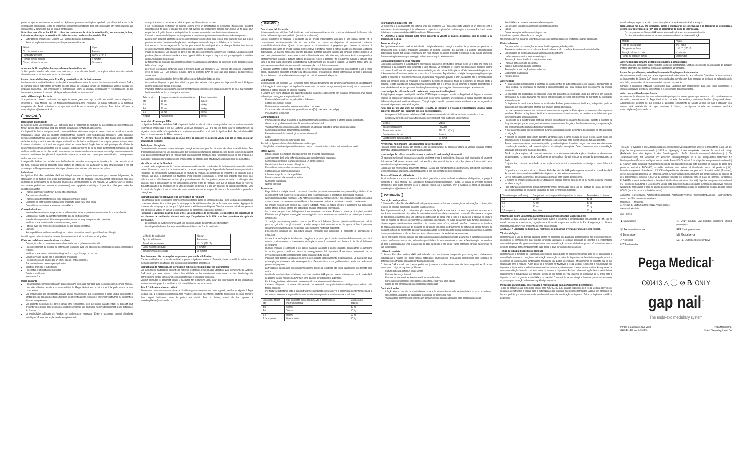productos que se suministran sin esterilizar. Aplique el protocolo de limpieza aprobado por el hospital antes de la esterilización del implante. Todos los implantes e instrumentos metálicos debe ser esterilizados con vapor siguiendo las instrucciones y parámetros que se listan a continuación:
Nota: Para uso sólo en los EE. UU. : Para los parámetros de ciclo de esterilización, los empaques, bolsas, indicadores y bandejas de esterilización deberán contar con la aprobación de la FDA.
Esterilizar los implantes del Sistema GAP usando bolsas de esterilización.
Secar los implantes antes de empacarlos para su esterilización.
| Método | Vapor |
| Tipo de esterilización | Prevacío |
| Temperatura mínima | 132°C (270°F) |
| Tiempo mínimo del ciclo | 4 minutos |
| Tiempo mínimo de secado | 30 minutos |
Advertencia: No empile las bandejas durante la esterilización
Si bien pueden resultar adecuados otros métodos y ciclos de esterilización, se sugiere validar cualquier método alternativo usando técnicas adecuadas de laboratorio.
Instrucciones de limpieza, esterilización y re-esterilización de instrumentos
Los instrumentos reutilizables deben ser limpiados y esterilizados antes de su uso. Los instrumentos del sistema GAP y su bandeja deben esterilizarse envueltos en dos capas de empaque simple de polipropileno usando técnicas de empaque secuencial. Para información e instrucciones sobre la limpieza, esterilización y re-esterilización de los instrumentos, véase el documento "Guía para el cuidado de los instrumentos".
Aviso al Usuario y/o Paciente
Si experimenta o tiene conocimiento de algún incidente grave que haya ocurrido en relación con el dispositivo, infórmelo a Pega Medical Inc. en feedback@pegamedical.com. Asimismo, se ruega notificarlo a la autoridad competente del Estado miembro en el que esté establecido el usuario y/o paciente. Para Suiza, infórmelo a materialvigilance@swissmedic.ch.
FRANÇAIS
Description du dispositif
Le Système Endo-Exo Médullaire GAP est utilisé pour le traitement de fractures ou la correction de déformations du fémur, du tibia et de l'humérus chez des patients pédiatriques (enfants et adolescents).
Ce dispositif de fixation comprend un clou intra-médullaire relié à une plaque au moyen d'une vis de col et/ou de vis mécaniques, créant ainsi un dispositif d'ostéosynthèse combiné endo-médullaire/exo-médullaire. Cette approche novatrice d'ostéosynthèse vise à créer un système de répartition de charge entre le clou et la plaque avec les objectifs de limiter le risque de fractures de fatigue et d'améliorer la fixation de l'implant. Les plaques peuvent exercer deux fonctions principales : a) fournir un support latéral au cortex latéral fragile d'un os ostéoporotique afin d'éviter la concentration de stress à l'interface tête de la vis/os; b) bloquer les vis de col au cours du traitement de fractures du col du fémur ou bloquer les broches de Kirchner au cours du traitement de coxa vara ou de coxa valga par une ostéotomie sous-trochantérienne. Les plaques font partie du système et ne sont pas conçues pour une utilisation comme plaques de fracture autonomes.
Il est possible d'utiliser des rondelles sous la tête des vis corticales pour augmenter la surface de contact entre la vis et l'os hôte, réduisant ainsi la possibilité d'une fracture de fatigue de l'os. La fixation du clou intra-médullaire à l'os est assurée par le filetage conique de sa tête et par plusieurs vis corticales qui traversent sa pointe.
Indications
Le Système Endo-Exo médullaire GAP est indiqué comme un implant temporaire pour assurer l'alignement, la stabilisation et la fixation d'os longs pathologiques qui ont été préparés chirurgicalement (ostéotomie) pour une correction de déformations ou de fractures causées par un traumatisme ou une maladie. Le Système GAP est destiné aux patients pédiatriques (enfants et adolescents) avec dysplasie squelettique. Il peut être utilisé pour traiter les conditions suivantes :
Fracture diaphysaire du fémur, du tibia et de l'humérus
Fractures du col du fémur
Fractures sous-trochantériennes, inter-trochantériennes et mixtes
Correction de déformations (ostéogenèse imparfaite, coxa vara, coxa valga)
Consolidation retardée et absence de consolidation
Contre-indications
Infection latente active ou soupçonnée ou inflammation locale importante dans ou autour de la zone affectée.
Ostéoporose, qualité ou quantité insuffisante d'os ou de tissus mous
Vascularité compromise inhibant un approvisionnement en sang adéquat au site opératoire.
Intolérance aux matériaux documentée ou soupçonnée.
Patients avec des problèmes neurologiques ou des troubles mentaux
Septicité
Autres problèmes médicaux ou chirurgicaux qui excluraient les bienfaits possibles d'une chirurgie.
Les chirurgiens doivent aviser les patients de ces contre-indications et limitations s'il y a lieu.
Effets secondaires et complications possibles
Douleur, inconfort ou sensations anormales causés par la présence du dispositif.
Raccourcissement du membre ou déformation résiduelle avec une absence de consolidation ou une consolidation retardée.
Intolérance aux métaux et réaction allergique à un corps étranger, ou les deux.
Lésion nerveuse causée par le traumatisme chirurgical
Résorption osseuse causée par un effet « bouclier anti-contrainte».
Fracture et douleur osseuse postopératoire.
Infection, profonde et superficielle
Pénétration d'articulation non détectée
Guérison inadéquate
Nécrose de l'os
Mises en garde
Pega Medical déconseille l'utilisation d'un composant d'un autre fabricant avec les composants de Pega Medical. Une telle utilisation annulera la responsabilité de Pega Medical en ce qui a trait à la performance de ces composantes.
Les implants sont des composants à usage unique. Veuillez noter que les dispositifs à usage unique qui entrent en contact avec du sang ou des tissus humains ne doivent pas être réutilisés et doivent être retournés au fabricant ou éliminés adéquatement.
Les implants métalliques ne doivent jamais être réimplantés. Bien qu'il puisse paraître intact, le dispositif peut présenter des défauts mineurs ou des contraintes internes qui pourraient mener ultérieurement à une défaillance de l'implant.
La manipulation adéquate de l'implant est extrêmement importante. Éviter le façonnage excessif d'implants métalliques. Écarter tout implant endommagé ou traité
sans précautions, ou retourner au fabricant pour une élimination appropriée.
Il est recommandé d'effectuer un examen continu avec un amplificateur de luminance (fluoroscopie) pendant l'insertion d'un fil guide et chaque fois qu'on fait avancer des instruments canulés par dessus un fil guide pour empêcher le fil guide d'avancer et de pénétrer de manière involontaire dans les tissus environnants.
L'insertion incorrecte de l'implant peut augmenter le risque de migration ou de détachement des composants.
La sélection d'implant appropriée pour le canal médullaire de l'os hôte avec le plus gros diamètre ainsi que le bon positionnement et l'insertion de l'implant est cruciale pour atténuer le risque de défaillance de l'implant.
La fracture ou l'endommagement de l'implant peut survenir lors de l'application de charges élevées dans les cas des ostéosynthèses déficientes ou absentes ou de guérissons incomplètes.
Pliage de la plaque : Les plaques ne doivent pas être pliées de manière excessive ou répétitive. La plaque ne doit pas être pliée au même endroit dans le sens opposé. Veillez à ce que la plaque ne soit pas égratignée ni entaillée au cours du procédé de pliage.
Le façonnage ou le pliage d'un implant peut réduire sa résistance à la fatigue, ce qui mène à une défaillance sous l'effet d'une charge.
Les vis et les plaques contenues dans le Système Endo-Exo médullaire GAP doivent être utilisées uniquement avec le Clou GAP. Les plaques incluses dans le système GAP ne sont pas des plaques d'ostéosynthèse autonomes.
Au moins deux vis corticales doivent être utilisées pour la fixation distale du clou.
Le système d'implant ne peut être utilisé que pour des patients dont le poids est égal ou inférieur à 60 kg ou comme l'indique le tableau ci-dessous.
Pour des fractures ou ostéotomies sous-trochantériennes combinées avec l'usage d'une vis de col, il faut respecter les limites de la vis de col et de poids suivantes :
| Taille du clou (Ø) | Longueur maximale permise de la vis de col | Poids maximal du patient |
| 4,8 | 50 mm | 40 Kg |
| 5,6 | 70 mm | 40 Kg |
| 6,4 | 80 mm | 50 Kg |
| 7,2 plus | Aucune limite | 60 Kg |
Innocuité - Examen par l'IRM
Le Système Endo-Exo médullaire GAP n'a pas été évalué pour la sécurité et la compatibilité dans un environnement de résonnance magnétique (RM). Le Système Endo-Exo médullaire GAP n'a pas été testé pour le réchauffement, la migration ou un artéfact d'imagerie dans un environnement de RM. La sécurité du Système Endo-Exo médullaire GAP dans un environnement de RM est inconnue.
ATTENTION : Selon la loi fédérale des États-Unis, ce dispositif ne peut être vendu que par un médecin ou sur ordonnance médicale.
Technique chirurgicale
On recommande le recours à une technique chirurgicale standard pour le placement de clous intramédullaires. Des procédures préopératoires, une connaissance des techniques chirurgicales applicables, une bonne sélection du patient et un positionnement approprié de l'implant sont tous également importants pour l'utilisation réussie de ces produits. Le manuel de technique chirurgicale précise chaque étape du procédé dont il faut suivre soigneusement les instructions.
Vie utile et retrait de l'implant
Le retrait ou le remplacement de l'implant est recommandé après la consolidation de l'os lorsque l'examen de suivi du patient démontre la correction de la déformation. Le retrait systématique de dispositifs de fixation internes peut réduire l'incidence de complications symptomatiques de fracture de l'implant, de desserrage de l'implant et de douleurs liées à l'implant. De plus, si l'extraction est favorable, Pega Medical recommande le retrait des implants pour éviter une réduction et un affaiblissement de l'os, plus particulièrement chez les patients jeunes et actifs. Le chirurgien doit s'assurer que la consolidation de l'os est complète avant le retrait de l'implant. Bien que la décision finale de retirer le dispositif appartient au chirurgien, la vie utile de l'implant est définie à 5 ans afin d'assurer la stabilité du matériau. Lors du retrait de l'implant, il est important de suivre minutieusement les étapes décrites sur le manuel de la procédure chirurgicale.
Instructions pour le nettoyage et la stérilisation de l'implant
Pega Medical fournit les implants nettoyés mais non stériles quand ils sont expédiés par Pega Medical. Les instructions ci-dessous doivent être suivies pour le nettoyage et la stérilisation des pièces fournies non stériles. Appliquez le protocole de nettoyage approuvé par l'hôpital avant la stérilisation de l'implant. Tous les implants métalliques peuvent être stérilisés à vapeur en suivant les instructions et les paramètres indiqués ci-dessous :
Remarque : Seulement pour les États-Unis : Les emballages de stérilisation, les pochettes, les indicateurs et les plateaux de stérilisation doivent avoir reçu l'approbation de la FDA pour les paramètres du cycle de stérilisation.
Les implants du système GAP doivent être stérilisés à l'aide de pochettes de stérilisation.
Les dispositifs doivent être secs avant d'être emballés à des fins de stérilisation.
| Méthode de stérilisation | Vapeur |
| Type de stérilisation | Pré-vacuum |
| Température minimale | 132 °C (270 °F) |
| Durée minimale du cycle | 4 minutes |
| Temps minimal de séchage | 30 minutes |
Avertissement : Ne pas empiler les plateaux pendant la stérilisation
D'autres méthodes et cycles de stérilisation peuvent également convenir. Toutefois, il est conseillé de valider toute méthode alternative en utilisant des techniques de laboratoire appropriées.
Instructions de nettoyage, de stérilisation et de restérilisation pour les instruments
Les instruments réutilisables doivent être nettoyés et stérilisés avant chaque utilisation. Les instruments du Système GAP ainsi que leurs plateaux doivent être stérilisés en les enveloppant dans deux couches d'emballage de polypropylène simple-épaisseur et selon les techniques d'emballage séquentiel.
Veuillez consulter le document intitulé « Guidance for Instrument Care» pour des informations et des instructions relatives au nettoyage, à la stérilisation et à la restérilisation des instruments.
Avis à l'utilisateur et/ou au patient
Si vous rencontrez ou avez connaissance d'incidents graves survenus avec votre appareil, veuillez les signaler à Pega Medical Inc. à feedback@pegamedical.com. Veuillez également en informer l'autorité compétente de l'État membre dans lequel l'utilisateur et/ou le patient est établi. Pour la Suisse, merci de les signaler à matériovigilance@swissmedic.ch.
ITALIANO
Descrizione del dispositivo
Il sistema endo-eso midollare GAP è utilizzato per il trattamento di fratture o la correzione di deformità del femore, della tibia e dell'omero di pazienti pediatrici (bambini e adolescenti).
Questo dispositivo di fissaggio è costituito da un chiodo intramidollare collegato a una placca tramite viti in compressione interframmentaria e/o viti meccaniche che creano un dispositivo di osteosintesi combinato endomidollare/esomidollare. Questo nuovo approccio di osteosintesi è progettato per ottenere un sistema di distribuzione del carico tra chiodo e placca con l'obiettivo di limitare il rischio di fratture da stress e migliorare la stabilità dell'impianto. Le placche hanno due funzioni principali: a) fornire supporto laterale alla corteccia laterale debole di un osso osteoporotico evitando stress concentrati sull'interfaccia testa della vite/osso; b) bloccare le viti in compressione interframmentaria quando si trattano fratture del collo del femore o bloccare i fili di Kirschner quando si tratta la coxa vara o la coxa valga utilizzando un'osteotomia subtrocanterica del trocantere piccolo. Le placche fanno parte del sistema e non sono destinate a essere utilizzate come placche di frattura autonome.
È possibile utilizzare rondelle sotto le teste delle viti corticali per aumentare la superficie di contatto tra la vite e l'osso ospite, riducendo la possibilità di fratture da stress nell'osso. Il fissaggio del chiodo intramidollare all'osso è assicurato da una filettatura conica alla testa e da una o più viti corticali trasversali alla punta.
Uso previsto
Il sistema endo-eso midollare GAP è indicato come impianto temporaneo per garantire l'allineamento, la stabilizzazione e il fissaggio di: ossa lunghe patologiche che sono state preparate chirurgicamente (osteotomia) per la correzione di deformità o fratture causate da traumi o malattia.
Il Sistema GAP viene utilizzato per pazienti pediatrici (bambini e adolescenti) con displasie scheletriche. Può essere utilizzato per correggere le seguenti condizioni:
Frattura diafisaria del femore, della tibia e dell'omero
Fratture del collo del femore
Fratture sottotrocanteriche, intertrocanteriche e combinate
Correzione delle deformità (osteogenesi imperfetta [OI], coxa vara, coxa valga)
Pseudoartrosi e malunioni
Controindicazioni
Infezione latente attiva o sospetta o marcata infiammazione locale all'interno o attorno all'area interessata.
Osteoporosi, qualità o quantità insufficiente di ossa/tessuti molli
Vascolarizzazione compromessa che impedisce un adeguato apporto di sangue al sito operatorio.
Sensibilità al materiale documentata o sospetta.
Pazienti con condizioni neurologiche o mentali anormali
Sepsi
Altre condizioni mediche o chirurgiche che
Precludono il potenziale beneficio dell'intervento chirurgico.
I chirurghi devono avvisare i pazienti in merito a queste controindicazioni e limitazioni, secondo necessità.
Effetti avversi
Dolore, disagio o sensazioni anomale dovute alla presenza del dispositivo.
Accorciamento degli arti o deformità residua con pseudoartrosi o malunione
Sensibilità ai metalli e/o reazione allergica a un corpo estraneo.
Danni ai nervi dovuti al trauma chirurgico
Riassorbimento osseo dovuto a stress shielding.
Frattura ossea e dolore postoperatori.
Infezione, sia profonda che superficiale
Penetrazione articolare non riconosciuta
Guarigione inadeguata
Necrosi dell'osso
Avvertenze
Pega Medical sconsiglia l'uso di componenti di un altro produttore con qualsiasi componente Pega Medical. L'uso di componenti misti manleverà Pega Medical dalla responsabilità per le prestazioni dell'impianto risultante.
Gli impianti sono articoli monouso. Si fa notare che i dispositivi monouso (SUD) che entrano in contatto con sangue o tessuti umani non devono essere riutilizzati e devono essere restituiti al produttore o smaltiti correttamente.
Gli impianti metallici non devono mai essere riutilizzati. Anche se appare integro, il dispositivo può presentare piccoli difetti o tensioni interne che potrebbero causare il fallimento dell'impianto.
La corretta manipolazione dell'impianto è estremamente importante. Evitare la fresatura di impianti metallici. Eliminare tutti gli impianti danneggiati o maneggiati in modo errato oppure restituirli al produttore per il corretto smaltimento.
Si consiglia uno screening continuo con un amplificatore di brillanza (fluoroscopia) durante l'inserimento del filo guida e ogni volta che gli strumenti cannulati vengono fatti avanzare su un filo guida, al fine di prevenire l'avanzamento involontario del filo guida e la penetrazione nei tessuti circostanti.
L'inserimento improprio del dispositivo durante l'impianto può aumentare la possibilità di allentamento o migrazione.
La selezione dell'impianto dal diametro maggiore appropriato per il canale midollare dell'osso ospite, nonché il corretto posizionamento e inserimento dell'impianto sono fondamentali per limitare il rischio di fallimento dell'impianto.
Quando l'impianto è sottoposto a un carico maggiore associato a unione ritardata, pseudoartrosi o guarigione incompleta, possono verificarsi rottura o danneggiamento del dispositivo. È necessario assicurarsi che sia avvenuto un adeguato consolidamento prima di caricare tutto il peso.
Piegatura della placca: La placca non deve essere piegata eccessivamente o ripetutamente. La placca non deve essere piegata al contrario nella stessa posizione. Fare attenzione a non graffiare o intaccare la placca durante il processo di piegatura.
La fresatura e la piegatura di un impianto possono ridurne la resistenza alla fatica causandone il cedimento sotto carico.
Le viti e le placche incluse nel sistema endo-eso midollare GAP possono essere utilizzate solo con il chiodo GAP. Le placche incluse nel sistema GAP non sono placche per osteosintesi autonome.
Per il fissaggio distale del chiodo è necessario utilizzare almeno due viti da corticale.
Il sistema di impianto può essere utilizzato solo per pazienti di peso pari o inferiore a 60 kg o come indicato nella tabella seguente.
Per fratture o osteotomie sotto il piccolo trocantere combinate con l'uso di viti in compressione interframmentaria, è necessario osservare le seguenti limitazioni per vite in compressione interframmentaria e di peso:
| Dimensione chiodo (Ø) | Max lunghezza consentita della vite in compressione interframmentaria | Max peso del paziente |
| 4,8 | 50 mm | 40 Kg |
| 5,6 | 70 mm | 40 Kg |
| 6,4 | 80 mm | 50 Kg |
| 7,2 e superiore | Nessun limite | 60 Kg |
Informazioni di sicurezza RMI
La sicurezza e la compatibilità del sistema endo-eso midollare GAP non sono state valutate in un ambiente RM. Il sistema non è stato testato per il riscaldamento, la migrazione o gli artefatti dell'immagine in ambiente RM. La sicurezza del sistema endo-eso midollare GAP in ambiente RM non è nota.
ATTENZIONE: la legge federale (Stati Uniti) consente la vendita di questo dispositivo solo ai medici o su prescrizione medica.
Tecnica chirurgica
Per il posizionamento dei chiodi intramidollari è consigliata la tecnica chirurgica standard. Le procedure preoperatorie, la conoscenza delle tecniche chirurgiche applicabili, la corretta selezione dei pazienti e il corretto posizionamento dell'impianto hanno tutti uguale importanza per l'uso efficace di questo prodotto. Il manuale della tecnica chirurgica descrive dettagliatamente ogni passaggio e deve essere seguito attentamente.
Durata del dispositivo e suo recupero
Si consiglia la rimozione o la sostituzione dell'impianto dopo avere effettuato il normale follow-up e dopo che l'osso si è consolidato e la correzione della deformità è stata ottenuta. La rimozione di routine dei dispositivi di fissaggio interno può ridurre il verificarsi di complicanze sintomatiche legate alla rottura dell'impianto, all'allentamento dell'impianto e al dolore correlato all'impianto. Inoltre, se la rimozione è favorevole, Pega Medical consiglia il recupero degli impianti per evitare la riduzione e l'indebolimento osseo, in particolare nei pazienti giovani e attivi. Assicurarsi che il consolidamento osseo sia completo prima di rimuovere il dispositivo. Sebbene la decisione finale di recuperare gli impianti spetti al chirurgo, è stata stabilita una durata massima dell'impianto pari a 5 anni al fine di garantire la stabilità del materiale. Il manuale della tecnica chirurgica descrive dettagliatamente ogni passaggio e deve essere seguito attentamente.
Istruzioni per la pulizia e la sterilizzazione dei componenti dell'impianto
Tutti gli impianti vengono forniti puliti, ma NON STERILI quando vengono spediti da Pega Medical. Seguire le istruzioni riportate di seguito per sterilizzare gli articoli non sterili forniti. Applicare un protocollo di pulizia standard approvato dall'ospedale prima di sterilizzare l'impianto. Tutti gli impianti metallici possono essere sterilizzati a vapore seguendo le istruzioni e i parametri elencati di seguito:
Nota: solo per gli Stati Uniti. Gli involucri, le buste, gli indicatori e i vassoi di sterilizzazione devono essere approvati dalla FDA per i parametri del ciclo di sterilizzazione.
I componenti dell'impianto del sistema GAP devono essere sterilizzati utilizzando buste per sterilizzazione.
I dispositivi devono essere asciutti prima di essere introdotti nelle buste per sterilizzazione
| Metodo | Vapore |
| Tipo di sterilizzazione | Prevuoto |
| Temperatura minima | 270 °F (132 °C) |
| Durata minima del ciclo | 4 minuti |
| Durata minima dell'asciugatura | 30 minuti |
Avvertenza: non impilare i vassoi durante la sterilizzazione
Possono essere adatti anche altri metodi e cicli di sterilizzazione. Si consiglia tuttavia di validare qualsiasi metodo alternativo utilizzando tecniche di laboratorio adeguate.
Istruzioni per la pulizia, la sterilizzazione e la risterilizzazione degli strumenti
Gli strumenti riutilizzabili devono essere puliti e sterilizzati prima di ogni utilizzo. Il vassoio degli strumenti e gli strumenti del sistema GAP devono essere sterilizzati avvolti in due strati di involucro di polipropilene a 1 strato utilizzando tecniche di avvolgimento sequenziale.
Si prega di fare riferimento al documento intitolato: «Guida alla manutenzione degli strumenti» per ulteriori informazioni e istruzioni relative alla pulizia, alla sterilizzazione e alla risterilizzazione degli strumenti.
Avviso all'Utente e/o al Paziente
Se si verificano o si è a conoscenza di incidenti gravi che si sono verificati in relazione al dispositivo, si prega di segnalarli a Pega Medical Inc. all'indirizzo feedback@pegamedical.com. Inoltre, si prega di avvisare l'autorità competente dello Stato membro in cui è stabilito l'utente e/o il paziente. Per la Svizzera si prega di segnalarli a materiovigilance@swissmedic.ch.
PORTUGUÊS
Descrição do dispositivo
O Sistema Endo-Exo Medular GAP é utilizado para tratamento de fraturas ou correção de deformações no fêmur, tíbia e úmero de doentes pediátricos (crianças e adolescentes).
Este dispositivo de fixação consiste num pino intramedular ligado a uma placa por meio de parafusos de rosca e/ou mecânicos, que criam um dispositivo de osteossíntese endomedular/extramedular combinado. Esta nova abordagem de osteossíntese pretende criar um sistema de distribuição de carga entre o pino e a placa com o objetivo de limitar o risco de fraturas de stress e de melhorar a estabilidade do implante. As duas placas têm duas funções principais: a) oferecer suporte lateral ao córtex lateral fraco de um osso osteoporótico, evitando tensões concentradas na interface da cabeça dos parafusos/osso; b) bloquear os parafusos com rosca no tratamento de fraturas da cabeça femoral ou bloquear os fios K no tratamento da coxa vara ou coxa valga recorrendo a osteotomia subtrocantérica menor. As placas fazem parte do sistema e não se destinam a ser utilizadas como placas de fratura autónomas.
Podem ser usadas arruelas debaixo das cabeças dos parafusos corticais de modo a aumentar a superfície de contacto entre o parafuso e o osso recetor, reduzindo a possibilidade de fratura de stress no osso. A fixação do pino intramedular ao osso é assegurada por uma rosca cónica na cabeça do pino e por um ou vários parafusos corticais transversais na sua extremidade.
Utilização prevista
O Sistema Endo-Exo Medular GAP está indicado como um implante temporário para assegurar o alinhamento, estabilização e fixação de: ossos longos patológicos cirurgicamente preparados (osteotomia) para correção de deformações ou fraturas causadas por trauma ou doença.
O Sistema GAP é usado em doentes pediátricos (crianças e adolescentes) com displasias esqueléticas. Pode ser usado para corrigir os seguintes problemas:
Fratura diafisária do fêmur, tíbia e úmero
Fraturas da cabeça femoral
Fraturas subtrocantéricas, intertrocantéricas e combinadas
Correção de deformações (osteogénese imperfeita, coxa vara, coxa valga)
Casos de não consolidação ou consolidação inadequada
Contraindicações
Infeção ativa ou suspeita de infeção latente ou local de inflamação marcada na área afetada ou zona circundante
Osteoporose, qualidade ou quantidade insuficiente de osso/tecido mole
Vascularidade comprometida, inibindo um fornecimento de sangue adequado para o local da operação
Sensibilidade ao material documentada ou suspeita
Doentes com estados neurológicos ou mentais anormais
Sépsis
Outras patologias médicas ou cirúrgicas que
Inviabilizem o potencial benefício da cirurgia:
Os cirurgiões devem avisar os doentes acerca destas contraindicações e limitações, quando apropriado.
Efeitos adversos
Dor, desconforto ou sensações anormais devido à presença do dispositivo
Encurtamento do membro ou deformação residual com a não consolidação ou consolidação indevida
Sensibilidade ao metal e/ou reação alérgica ao corpo estranho
Lesões nervosas devido ao trauma cirúrgico
Reabsorção óssea devido à proteção contra stress
Fratura e dor óssea pós-operatória
Infeção, quer profunda quer superficial
Penetração de articulação não reconhecida
Cicatrização inadequada
Necrose óssea
Advertências
A Pega Medical desaconselha a utilização de componentes de outros fabricantes com qualquer componente da Pega Medical. Tal utilização irá invalidar a responsabilidade da Pega Medical pelo desempenho da mistura resultante.
Os implantes são dispositivos de utilização única. Os dispositivos de utilização única que entrarem em contacto com sangue ou tecidos humanos não devem ser reutilizados, devendo ser devolvidos ao fabricante ou eliminados adequadamente.
Os implantes de metal nunca devem ser reutilizados. Embora pareça não estar danificado, o dispositivo pode ter pequenos defeitos ou tensões internas que causem a falha do implante.
Um manuseamento correto do implante é extremamente importante. Evite ajustar os contornos dos implantes metálicos. Elimine os implantes danificados ou manuseados indevidamente, ou devolva-os ao fabricante para serem eliminados adequadamente.
Recomenda-se a monitorização contínua com um intensificador de imagem (fluoroscopia) durante a inserção do fio-guia e sempre que se avançam instrumentos canulados num fio-guia, a fim de evitar o avanço e a penetração não intencional do fio-guia nos tecidos circundantes.
A inserção inadequada de um dispositivo durante a implantação pode aumentar a possibilidade de afrouxamento ou migração.
A seleção do implante com maior diâmetro apropriado para o canal medular do osso recetor, assim como um posicionamento e inserção adequados do implante, são essenciais para mitigar o risco de falha do implante.
Podem ocorrer quebras ou danos no dispositivo quando o implante é sujeito a cargas crescentes associadas com consolidação retardada, não consolidação ou cicatrização incompleta. Deve observar-se uma consolidação adequada antes de uma carga de peso total.
Flexão da placa: A placa não deve ser excessiva ou repetidamente dobrada. A placa não deve ser dobrada em sentido reverso no mesmo local. Certifique-se de que a placa não sofre riscos ou mossas durante o processo de flexão.
O ajuste dos contornos ou a flexão de um implante pode reduzir a sua resistência à fadiga e causar falha sob carga.
Os parafusos e placas incluídos no Sistema Endo-Exo Medular GAP podem apenas ser usados com o Pino GAP. As placas incluídas no sistema GAP não são placas de osteossíntese autónomas.
Devem ser usados, no mínimo, dois Parafusos Corticais para fixação distal do Pino.
O sistema de implante apenas pode ser utilizado em doentes com um peso de 60 kg ou menos, ou como indicado na tabela a seguir.
Para fraturas ou osteotomias abaixo do trocânter menor combinadas com o uso do Parafuso de Rosca, devem ter-se em consideração as seguintes limitações de peso e Parafusos de Rosca:
| Tamanho do pino (diâmetro) | Comprimento máximo permitido do parafuso de rosca | Peso máximo do doente |
| 4,8 | 50 mm | 40 kg |
| 5,6 | 70 mm | 40 kg |
| 6,4 | 80 mm | 50 kg |
| 7,2 e superior | Sem limite | 60 kg |
Informações sobre Segurança para Imagiologia por Ressonância Magnética (RM)
O Sistema Medular EndoExo GAP não foi avaliado quanto à segurança e compatibilidade em ambiente de RM. Não foi testado quanto ao aquecimento, migração ou artifícios de imagem em ambiente de RM. A segurança do Sistema Medular EndoExo GAP em ambiente de RM é desconhecida.
ATENÇÃO: A Legislação Federal (EUA) restringe este dispositivo à venda por ou sob receita médica.
Técnica cirúrgica
Recomenda-se o uso de técnica cirúrgica padrão na colocação dos parafusos intramedulares. Os procedimentos pré-operatórios, o conhecimento das técnicas cirúrgicas aplicáveis, a seleção adequada de doentes e a implantação correta do implante são igualmente importantes para uma utilização bem sucedida deste produto. O manual de técnica cirúrgica descreve pormenorizadamente cada passo e deve ser seguido rigorosamente.
Tempo de vida do dispositivo e remoção
Recomenda-se a remoção ou substituição do implante subsequente ao seguimento normal após se ter conseguido a consolidação óssea e a correção da deformação. A remoção de rotina de dispositivos de fixação interna pode reduzir a ocorrência de complicações sintomáticas resultantes da quebra do implante, afrouxamento do implante ou de dor relacionada com o implante. Além disso, se a remoção for favorável, a Pega Medical recomenda a recuperação dos implantes a fim de evitar a redução e enfraquecimento ósseos, sobretudo em doentes jovens e ativos. Assegure-se de que a consolidação óssea foi concluída antes de remover o dispositivo. Embora caiba ao cirurgião fazer a decisão final relativamente à recuperação do implante, definiu-se um tempo de vida máximo do dispositivo de 5 anos para o implante de modo a garantir a estabilidade do material. O manual de técnica cirúrgica descreve pormenorizadamente os passos para remoção e deve ser seguido rigorosamente.
Instruções para limpeza, esterilização e reesterilização para componentes de implantes
Todos os implantes são fornecidos limpos, mas NÃO ESTÉREIS, quando expedidos pela Pega Medical. Devem ser seguidas as instruções a seguir para a esterilização dos materiais não-estéreis fornecidos. Aplique um protocolo de limpeza padrão que esteja aprovado pelo hospital antes da esterilização do implante. Todos os implantes metálicos podem ser
esterilizados por vapor de acordo com as instruções e os parâmetros indicados a seguir:
Nota: Apenas nos EUA: Os invólucros, bolsas e indicadores de esterilização e os tabuleiros de esterilização devem estar aprovados pela FDA para os parâmetros do ciclo de esterilização.
Os componentes do Sistema GAP devem ser esterilizados em bolsas de esterilização.
Os dispositivos devem estar secos antes de serem embalados para esterilização.
| Método | Vapor |
| Tipo de esterilização | Pré-vácuo |
| Temperatura mínima | 132 °C (270 °F) |
| Duração mínima do ciclo | 4 minutos |
| Tempo de secagem mínimo | 30 minutos |
Advertência: Não empilhe os tabuleiros durante a esterilização.
Podem ainda ser adequados outros métodos e ciclos de esterilização. Contudo, recomenda-se a validação de qualquer método alternativo que recorra a técnicas de laboratório apropriadas.
Instruções para limpeza, esterilização e reesterilização para instrumentos
Os instrumentos reutilizáveis têm de ser limpos e esterilizados antes de cada utilização. O tabuleiro de instrumentos e os instrumentos do Sistema GAP devem ser esterilizados, envoltos em duas camadas de invólucro de polipropileno de uma folha, recorrendo a técnicas de acondicionamento sequencial.
Consulte o documento intitulado "Orientações para Cuidados com Instrumentos" para obter mais informações e instruções relativas à limpeza, esterilização e reesterilização dos instrumentos.
Aviso para o utilizador e/ou doente:
se sofrer um incidente ou tiver conhecimento de quaisquer incidentes graves que tenham ocorrido relativamente ao dispositivo, comunique-os à Pega Medical Inc. através do endereço eletrónico feedback@pegamedical.com. Adicionalmente, pedimos-lhe que notifique a autoridade competente do Estado-Membro no qual o utilizador e/ou doente está estabelecido. No que concerne à Suíça, comunique-os através do endereço eletrónico materiovigilance@swissmedic.ch.
The SSCP is available in the European database on medical devices (Eudamed), where it is linked to the Basic UDI-DI. (https://ec.europa.eu/tools/eudamed) | SSCP er tilgængelig i den europæiske database for medicinsk udstyr (Eudamed), hvor den knyttes til den Grundlæggende UDI-DI. (https://ec.europa.eu/tools/eudamed) | Die Zusammenfassung der Sicherheit und klinischen Leistungsfähigkeit ist in der europäischen Datenbank für Medizinprodukte Eudamed verfügbar, wo sie mit der Basis-UDI-DI verknüpft ist. (https://ec.europa.eu/tools/eudamed) | El resumen sobre seguridad y funcionamiento clínico del dispositivo médico está disponible en la base de datos para productos sanitarios EUDAMED, accesible mediante este enlace al identificador único del producto (UDI): https://ec.europa.eu/tools/eudamed | L'SSCP è disponibile nel database europeo per i dispositivi medici (Eudamed), dove è collegato al Basic UDI-DI. (https://ec.europa.eu/tools/eudamed) | Le Résumé des caractéristiques de sécurité et des performances cliniques (RCSPC) du dispositif médical est disponible dans la base de données européenne EUDAMED, accessible via ce lien à la liste des IUD (identifiant unique du dispositif): https://ec.europa.eu/tools/eudamed | O Resumo de Segurança e Desempenho Clínico está disponível na base de dados europeia de dispositivos médicos (Eudamed), com ligação à base de dados de números de identificação únicos de dispositivos médicos básicos (Basic UDI-DI) (https://ec.europa.eu/tools/eudamed).
Authorized Representative / Autoriseret repræsentant / Autorisierter Vertreter / Représentant Autorisé / Rappresentante autorizzato / Representante autorizado:
Medicalex — Francemed
34 Avenue du Docteur Durand, 94110 Arcueil, France
www.medicalex.info
ISO 15223-1
▲ Manufacturer
℞ ONLY Caution: Law prohibits dispensing without prescription
ⓘ See instruction for use
REF Catalogue number
⊘ Do not reuse
MD Medical device
△ Non sterile
EC REP Authorized representative
LOT Batch number
Pega Medical<sup>™</sup>
C€0413 △ ⓘ ⊘ ℞ ONLY
gap nail<sup>™</sup>
The endo-exo medullary system
Printed in Canada © 2000-2023
GAP-IFU-ALL rev. I (2023/2)
Pega Medical Inc.
1111 Aut. Chomedey, Laval, CA